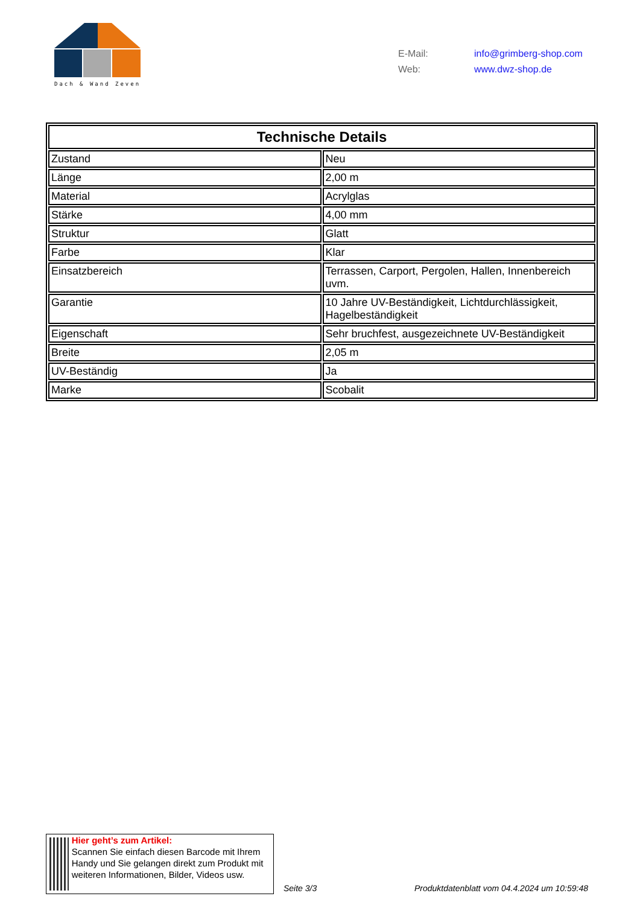Dach & Wand Zeven
E-Mail: info@grimberg-shop.com
Web: www.dwz-shop.de
| Technische Details | |
| --- | --- |
| Zustand | Neu |
| Länge | 2,00 m |
| Material | Acrylglas |
| Stärke | 4,00 mm |
| Struktur | Glatt |
| Farbe | Klar |
| Einsatzbereich | Terrassen, Carport, Pergolen, Hallen, Innenbereich uvm. |
| Garantie | 10 Jahre UV-Beständigkeit, Lichtdurchlässigkeit, Hagelbeständigkeit |
| Eigenschaft | Sehr bruchfest, ausgezeichnete UV-Beständigkeit |
| Breite | 2,05 m |
| UV-Beständig | Ja |
| Marke | Scobalit |
Hier geht’s zum Artikel:
Scannen Sie einfach diesen Barcode mit Ihrem Handy und Sie gelangen direkt zum Produkt mit weiteren Informationen, Bilder, Videos usw.
Seite 3/3
Produktdatenblatt vom 04.4.2024 um 10:59:48